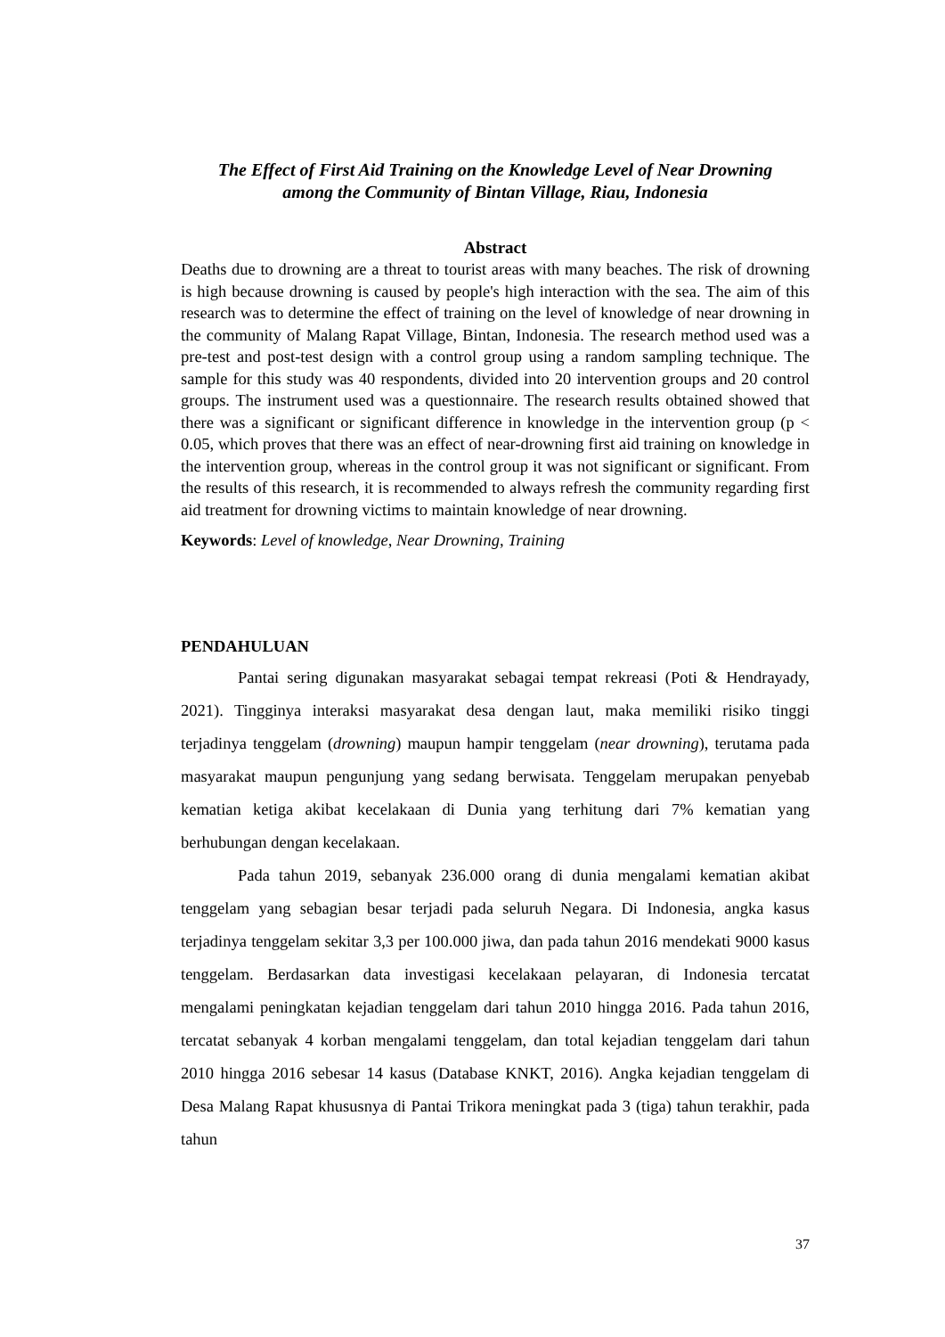The Effect of First Aid Training on the Knowledge Level of Near Drowning
among the Community of Bintan Village, Riau, Indonesia
Abstract
Deaths due to drowning are a threat to tourist areas with many beaches. The risk of drowning is high because drowning is caused by people's high interaction with the sea. The aim of this research was to determine the effect of training on the level of knowledge of near drowning in the community of Malang Rapat Village, Bintan, Indonesia. The research method used was a pre-test and post-test design with a control group using a random sampling technique. The sample for this study was 40 respondents, divided into 20 intervention groups and 20 control groups. The instrument used was a questionnaire. The research results obtained showed that there was a significant or significant difference in knowledge in the intervention group (p < 0.05, which proves that there was an effect of near-drowning first aid training on knowledge in the intervention group, whereas in the control group it was not significant or significant. From the results of this research, it is recommended to always refresh the community regarding first aid treatment for drowning victims to maintain knowledge of near drowning.
Keywords: Level of knowledge, Near Drowning, Training
PENDAHULUAN
Pantai sering digunakan masyarakat sebagai tempat rekreasi (Poti & Hendrayady, 2021). Tingginya interaksi masyarakat desa dengan laut, maka memiliki risiko tinggi terjadinya tenggelam (drowning) maupun hampir tenggelam (near drowning), terutama pada masyarakat maupun pengunjung yang sedang berwisata. Tenggelam merupakan penyebab kematian ketiga akibat kecelakaan di Dunia yang terhitung dari 7% kematian yang berhubungan dengan kecelakaan.
Pada tahun 2019, sebanyak 236.000 orang di dunia mengalami kematian akibat tenggelam yang sebagian besar terjadi pada seluruh Negara. Di Indonesia, angka kasus terjadinya tenggelam sekitar 3,3 per 100.000 jiwa, dan pada tahun 2016 mendekati 9000 kasus tenggelam. Berdasarkan data investigasi kecelakaan pelayaran, di Indonesia tercatat mengalami peningkatan kejadian tenggelam dari tahun 2010 hingga 2016. Pada tahun 2016, tercatat sebanyak 4 korban mengalami tenggelam, dan total kejadian tenggelam dari tahun 2010 hingga 2016 sebesar 14 kasus (Database KNKT, 2016). Angka kejadian tenggelam di Desa Malang Rapat khususnya di Pantai Trikora meningkat pada 3 (tiga) tahun terakhir, pada tahun
37